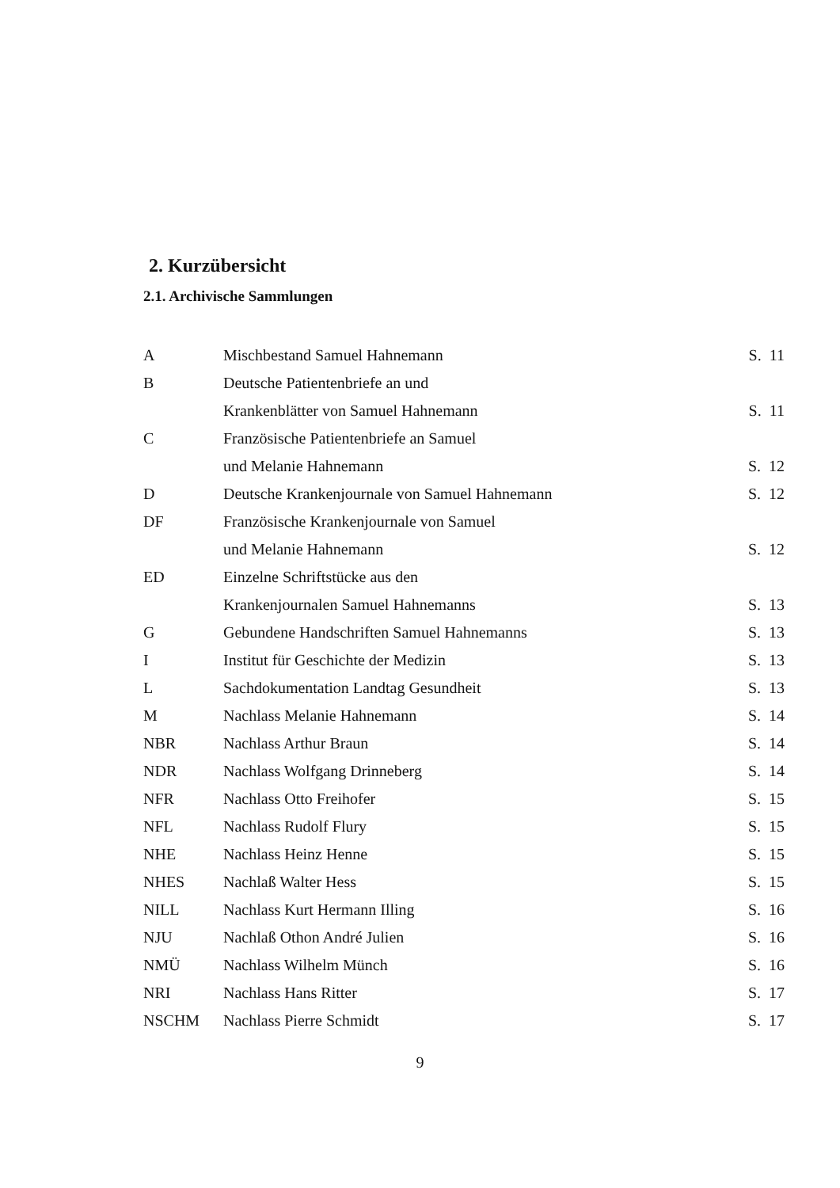2. Kurzübersicht
2.1. Archivische Sammlungen
| A | Mischbestand Samuel Hahnemann | S. 11 |
| B | Deutsche Patientenbriefe an und | |
| | Krankenblätter von Samuel Hahnemann | S. 11 |
| C | Französische Patientenbriefe an Samuel | |
| | und Melanie Hahnemann | S. 12 |
| D | Deutsche Krankenjournale von Samuel Hahnemann | S. 12 |
| DF | Französische Krankenjournale von Samuel | |
| | und Melanie Hahnemann | S. 12 |
| ED | Einzelne Schriftstücke aus den | |
| | Krankenjournalen Samuel Hahnemanns | S. 13 |
| G | Gebundene Handschriften Samuel Hahnemanns | S. 13 |
| I | Institut für Geschichte der Medizin | S. 13 |
| L | Sachdokumentation Landtag Gesundheit | S. 13 |
| M | Nachlass Melanie Hahnemann | S. 14 |
| NBR | Nachlass Arthur Braun | S. 14 |
| NDR | Nachlass Wolfgang Drinneberg | S. 14 |
| NFR | Nachlass Otto Freihofer | S. 15 |
| NFL | Nachlass Rudolf Flury | S. 15 |
| NHE | Nachlass Heinz Henne | S. 15 |
| NHES | Nachlaß Walter Hess | S. 15 |
| NILL | Nachlass Kurt Hermann Illing | S. 16 |
| NJU | Nachlaß Othon André Julien | S. 16 |
| NMÜ | Nachlass Wilhelm Münch | S. 16 |
| NRI | Nachlass Hans Ritter | S. 17 |
| NSCHM | Nachlass Pierre Schmidt | S. 17 |
9